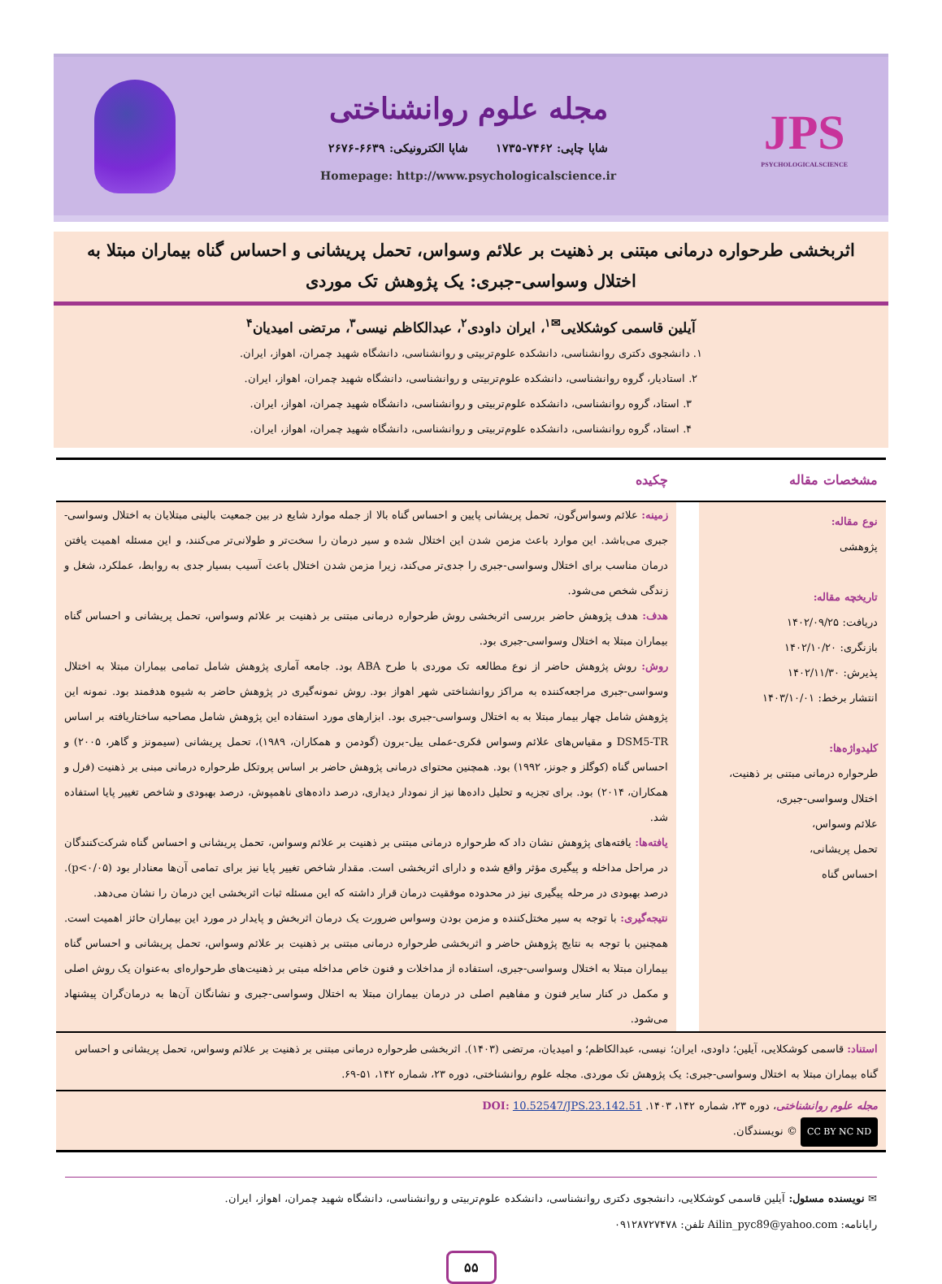JPS
PSYCHOLOGICALSCIENCE
مجله علوم روانشناختی
شاپا چاپی: ۷۴۶۲-۱۷۳۵ شاپا الکترونیکی: ۶۶۳۹-۲۶۷۶
Homepage: http://www.psychologicalscience.ir
اثربخشی طرحواره درمانی مبتنی بر ذهنیت بر علائم وسواس، تحمل پریشانی و احساس گناه بیماران مبتلا به اختلال وسواسی-جبری: یک پژوهش تک موردی
آیلین قاسمی کوشکلایی<sup>✉۱</sup>، ایران داودی<sup>۲</sup>، عبدالکاظم نیسی<sup>۳</sup>، مرتضی امیدیان<sup>۴</sup>
۱. دانشجوی دکتری روانشناسی، دانشکده علوم‌تربیتی و روانشناسی، دانشگاه شهید چمران، اهواز، ایران.
۲. استادیار، گروه روانشناسی، دانشکده علوم‌تربیتی و روانشناسی، دانشگاه شهید چمران، اهواز، ایران.
۳. استاد، گروه روانشناسی، دانشکده علوم‌تربیتی و روانشناسی، دانشگاه شهید چمران، اهواز، ایران.
۴. استاد، گروه روانشناسی، دانشکده علوم‌تربیتی و روانشناسی، دانشگاه شهید چمران، اهواز، ایران.
مشخصات مقاله چکیده
نوع مقاله:
پژوهشی
تاریخچه مقاله:
دریافت: ۱۴۰۲/۰۹/۲۵
بازنگری: ۱۴۰۲/۱۰/۲۰
پذیرش: ۱۴۰۲/۱۱/۳۰
انتشار برخط: ۱۴۰۳/۱۰/۰۱
کلیدواژه‌ها:
طرحواره درمانی مبتنی بر ذهنیت،
اختلال وسواسی-جبری،
علائم وسواس،
تحمل پریشانی،
احساس گناه
زمینه: علائم وسواس‌گون، تحمل پریشانی پایین و احساس گناه بالا از جمله موارد شایع در بین جمعیت بالینی مبتلایان به اختلال وسواسی-جبری می‌باشد. این موارد باعث مزمن شدن این اختلال شده و سیر درمان را سخت‌تر و طولانی‌تر می‌کنند، و این مسئله اهمیت یافتن درمان مناسب برای اختلال وسواسی-جبری را جدی‌تر می‌کند، زیرا مزمن شدن اختلال باعث آسیب بسیار جدی به روابط، عملکرد، شغل و زندگی شخص می‌شود.
هدف: هدف پژوهش حاضر بررسی اثربخشی روش طرحواره درمانی مبتنی بر ذهنیت بر علائم وسواس، تحمل پریشانی و احساس گناه بیماران مبتلا به اختلال وسواسی-جبری بود.
روش: روش پژوهش حاضر از نوع مطالعه تک موردی با طرح ABA بود. جامعه آماری پژوهش شامل تمامی بیماران مبتلا به اختلال وسواسی-جبری مراجعه‌کننده به مراکز روانشناختی شهر اهواز بود. روش نمونه‌گیری در پژوهش حاضر به شیوه هدفمند بود. نمونه این پژوهش شامل چهار بیمار مبتلا به به اختلال وسواسی-جبری بود. ابزارهای مورد استفاده این پژوهش شامل مصاحبه ساختاریافته بر اساس DSM5-TR و مقیاس‌های علائم وسواس فکری-عملی ییل-برون (گودمن و همکاران، ۱۹۸۹)، تحمل پریشانی (سیمونز و گاهر، ۲۰۰۵) و احساس گناه (کوگلز و جونز، ۱۹۹۲) بود. همچنین محتوای درمانی پژوهش حاضر بر اساس پروتکل طرحواره درمانی مبنی بر ذهنیت (فرل و همکاران، ۲۰۱۴) بود. برای تجزیه و تحلیل داده‌ها نیز از نمودار دیداری، درصد داده‌های ناهمپوش، درصد بهبودی و شاخص تغییر پایا استفاده شد.
یافته‌ها: یافته‌های پژوهش نشان داد که طرحواره درمانی مبتنی بر ذهنیت بر علائم وسواس، تحمل پریشانی و احساس گناه شرکت‌کنندگان در مراحل مداخله و پیگیری مؤثر واقع شده و دارای اثربخشی است. مقدار شاخص تغییر پایا نیز برای تمامی آن‌ها معنادار بود (p<۰/۰۵). درصد بهبودی در مرحله پیگیری نیز در محدوده موفقیت درمان قرار داشته که این مسئله ثبات اثربخشی این درمان را نشان می‌دهد.
نتیجه‌گیری: با توجه به سیر مختل‌کننده و مزمن بودن وسواس ضرورت یک درمان اثربخش و پایدار در مورد این بیماران حائز اهمیت است. همچنین با توجه به نتایج پژوهش حاضر و اثربخشی طرحواره درمانی مبتنی بر ذهنیت بر علائم وسواس، تحمل پریشانی و احساس گناه بیماران مبتلا به اختلال وسواسی-جبری، استفاده از مداخلات و فنون خاص مداخله مبتی بر ذهنیت‌های طرحواره‌ای به‌عنوان یک روش اصلی و مکمل در کنار سایر فنون و مفاهیم اصلی در درمان بیماران مبتلا به اختلال وسواسی-جبری و نشانگان آن‌ها به درمان‌گران پیشنهاد می‌شود.
استناد: قاسمی کوشکلایی، آیلین؛ داودی، ایران؛ نیسی، عبدالکاظم؛ و امیدیان، مرتضی (۱۴۰۳). اثربخشی طرحواره درمانی مبتنی بر ذهنیت بر علائم وسواس، تحمل پریشانی و احساس گناه بیماران مبتلا به اختلال وسواسی-جبری: یک پژوهش تک موردی. مجله علوم روانشناختی، دوره ۲۳، شماره ۱۴۲، ۵۱-۶۹.
مجله علوم روانشناختی، دوره ۲۳، شماره ۱۴۲، ۱۴۰۳. DOI: 10.52547/JPS.23.142.51
CC BY NC ND © نویسندگان.
✉ نویسنده مسئول: آیلین قاسمی کوشکلایی، دانشجوی دکتری روانشناسی، دانشکده علوم‌تربیتی و روانشناسی، دانشگاه شهید چمران، اهواز، ایران.
رایانامه: Ailin_pyc89@yahoo.com تلفن: ۰۹۱۲۸۷۲۷۴۷۸
۵۵